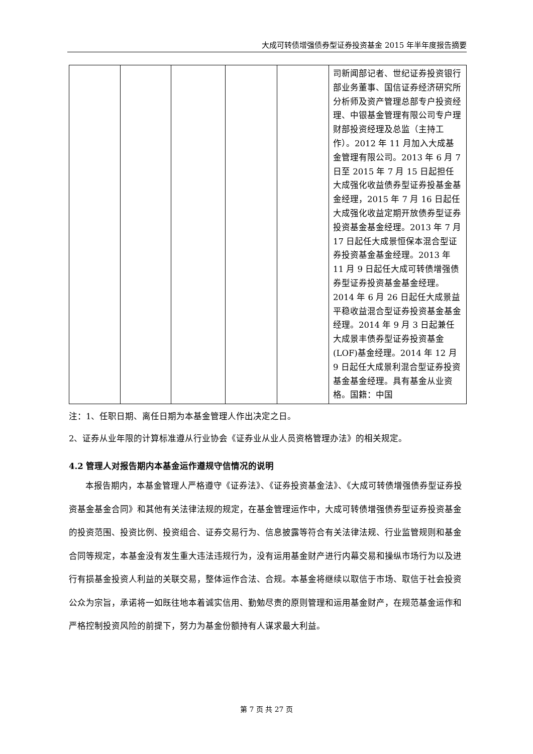大成可转债增强债券型证券投资基金 2015 年半年度报告摘要
| | | | | | 司新闻部记者、世纪证券投资银行部业务董事、国信证券经济研究所分析师及资产管理总部专户投资经理、中银基金管理有限公司专户理财部投资经理及总监（主持工作）。2012 年 11 月加入大成基金管理有限公司。2013 年 6 月 7 日至 2015 年 7 月 15 日起担任大成强化收益债券型证券投基金基金经理，2015 年 7 月 16 日起任大成强化收益定期开放债券型证券投资基金基金经理。2013 年 7 月 17 日起任大成景恒保本混合型证券投资基金基金经理。2013 年 11 月 9 日起任大成可转债增强债券型证券投资基金基金经理。2014 年 6 月 26 日起任大成景益平稳收益混合型证券投资基金基金经理。2014 年 9 月 3 日起兼任大成景丰债券型证券投资基金(LOF)基金经理。2014 年 12 月 9 日起任大成景利混合型证券投资基金基金经理。具有基金从业资格。国籍：中国 |
注：1、任职日期、离任日期为本基金管理人作出决定之日。
2、证券从业年限的计算标准遵从行业协会《证券业从业人员资格管理办法》的相关规定。
4.2 管理人对报告期内本基金运作遵规守信情况的说明
本报告期内，本基金管理人严格遵守《证券法》、《证券投资基金法》、《大成可转债增强债券型证券投资基金基金合同》和其他有关法律法规的规定，在基金管理运作中，大成可转债增强债券型证券投资基金的投资范围、投资比例、投资组合、证券交易行为、信息披露等符合有关法律法规、行业监管规则和基金合同等规定，本基金没有发生重大违法违规行为，没有运用基金财产进行内幕交易和操纵市场行为以及进行有损基金投资人利益的关联交易，整体运作合法、合规。本基金将继续以取信于市场、取信于社会投资公众为宗旨，承诺将一如既往地本着诚实信用、勤勉尽责的原则管理和运用基金财产，在规范基金运作和严格控制投资风险的前提下，努力为基金份额持有人谋求最大利益。
第 7 页 共 27 页